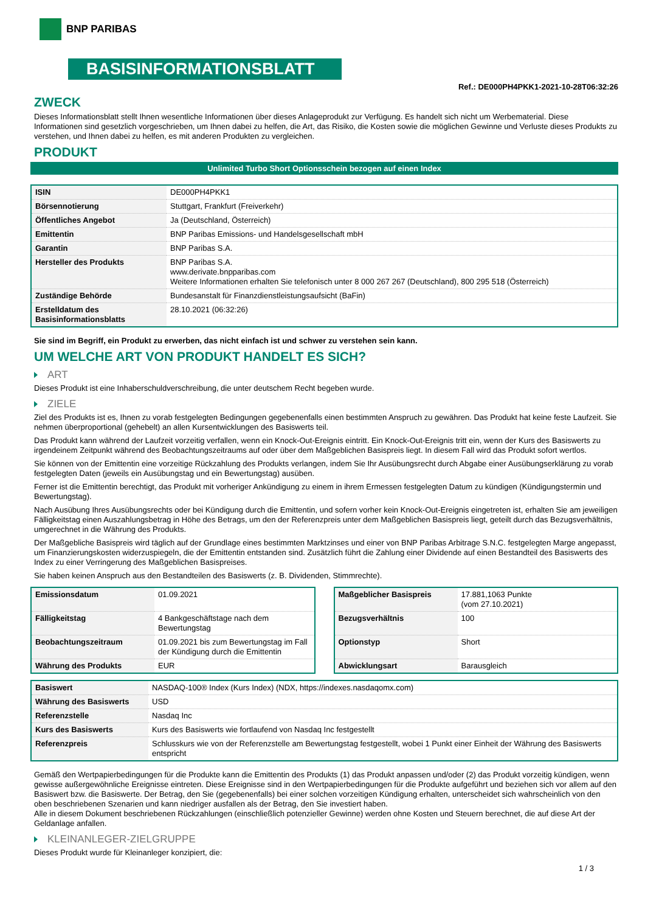BNP PARIBAS
BASISINFORMATIONSBLATT
Ref.: DE000PH4PKK1-2021-10-28T06:32:26
ZWECK
Dieses Informationsblatt stellt Ihnen wesentliche Informationen über dieses Anlageprodukt zur Verfügung. Es handelt sich nicht um Werbematerial. Diese Informationen sind gesetzlich vorgeschrieben, um Ihnen dabei zu helfen, die Art, das Risiko, die Kosten sowie die möglichen Gewinne und Verluste dieses Produkts zu verstehen, und Ihnen dabei zu helfen, es mit anderen Produkten zu vergleichen.
PRODUKT
Unlimited Turbo Short Optionsschein bezogen auf einen Index
| ISIN | DE000PH4PKK1 |
| Börsennotierung | Stuttgart, Frankfurt (Freiverkehr) |
| Öffentliches Angebot | Ja (Deutschland, Österreich) |
| Emittentin | BNP Paribas Emissions- und Handelsgesellschaft mbH |
| Garantin | BNP Paribas S.A. |
| Hersteller des Produkts | BNP Paribas S.A. www.derivate.bnpparibas.com Weitere Informationen erhalten Sie telefonisch unter 8 000 267 267 (Deutschland), 800 295 518 (Österreich) |
| Zuständige Behörde | Bundesanstalt für Finanzdienstleistungsaufsicht (BaFin) |
| Erstelldatum des Basisinformationsblatts | 28.10.2021 (06:32:26) |
Sie sind im Begriff, ein Produkt zu erwerben, das nicht einfach ist und schwer zu verstehen sein kann.
UM WELCHE ART VON PRODUKT HANDELT ES SICH?
ART
Dieses Produkt ist eine Inhaberschuldverschreibung, die unter deutschem Recht begeben wurde.
ZIELE
Ziel des Produkts ist es, Ihnen zu vorab festgelegten Bedingungen gegebenenfalls einen bestimmten Anspruch zu gewähren. Das Produkt hat keine feste Laufzeit. Sie nehmen überproportional (gehebelt) an allen Kursentwicklungen des Basiswerts teil.
Das Produkt kann während der Laufzeit vorzeitig verfallen, wenn ein Knock-Out-Ereignis eintritt. Ein Knock-Out-Ereignis tritt ein, wenn der Kurs des Basiswerts zu irgendeinem Zeitpunkt während des Beobachtungszeitraums auf oder über dem Maßgeblichen Basispreis liegt. In diesem Fall wird das Produkt sofort wertlos.
Sie können von der Emittentin eine vorzeitige Rückzahlung des Produkts verlangen, indem Sie Ihr Ausübungsrecht durch Abgabe einer Ausübungserklärung zu vorab festgelegten Daten (jeweils ein Ausübungstag und ein Bewertungstag) ausüben.
Ferner ist die Emittentin berechtigt, das Produkt mit vorheriger Ankündigung zu einem in ihrem Ermessen festgelegten Datum zu kündigen (Kündigungstermin und Bewertungstag).
Nach Ausübung Ihres Ausübungsrechts oder bei Kündigung durch die Emittentin, und sofern vorher kein Knock-Out-Ereignis eingetreten ist, erhalten Sie am jeweiligen Fälligkeitstag einen Auszahlungsbetrag in Höhe des Betrags, um den der Referenzpreis unter dem Maßgeblichen Basispreis liegt, geteilt durch das Bezugsverhältnis, umgerechnet in die Währung des Produkts.
Der Maßgebliche Basispreis wird täglich auf der Grundlage eines bestimmten Marktzinses und einer von BNP Paribas Arbitrage S.N.C. festgelegten Marge angepasst, um Finanzierungskosten widerzuspiegeln, die der Emittentin entstanden sind. Zusätzlich führt die Zahlung einer Dividende auf einen Bestandteil des Basiswerts des Index zu einer Verringerung des Maßgeblichen Basispreises.
Sie haben keinen Anspruch aus den Bestandteilen des Basiswerts (z. B. Dividenden, Stimmrechte).
| Emissionsdatum | 01.09.2021 |
| Fälligkeitstag | 4 Bankgeschäftstage nach dem Bewertungstag |
| Beobachtungszeitraum | 01.09.2021 bis zum Bewertungstag im Fall der Kündigung durch die Emittentin |
| Währung des Produkts | EUR |
| Maßgeblicher Basispreis | 17.881,1063 Punkte (vom 27.10.2021) |
| Bezugsverhältnis | 100 |
| Optionstyp | Short |
| Abwicklungsart | Barausgleich |
| Basiswert | NASDAQ-100® Index (Kurs Index) (NDX, https://indexes.nasdaqomx.com) |
| Währung des Basiswerts | USD |
| Referenzstelle | Nasdaq Inc |
| Kurs des Basiswerts | Kurs des Basiswerts wie fortlaufend von Nasdaq Inc festgestellt |
| Referenzpreis | Schlusskurs wie von der Referenzstelle am Bewertungstag festgestellt, wobei 1 Punkt einer Einheit der Währung des Basiswerts entspricht |
Gemäß den Wertpapierbedingungen für die Produkte kann die Emittentin des Produkts (1) das Produkt anpassen und/oder (2) das Produkt vorzeitig kündigen, wenn gewisse außergewöhnliche Ereignisse eintreten. Diese Ereignisse sind in den Wertpapierbedingungen für die Produkte aufgeführt und beziehen sich vor allem auf den Basiswert bzw. die Basiswerte. Der Betrag, den Sie (gegebenenfalls) bei einer solchen vorzeitigen Kündigung erhalten, unterscheidet sich wahrscheinlich von den oben beschriebenen Szenarien und kann niedriger ausfallen als der Betrag, den Sie investiert haben.
Alle in diesem Dokument beschriebenen Rückzahlungen (einschließlich potenzieller Gewinne) werden ohne Kosten und Steuern berechnet, die auf diese Art der Geldanlage anfallen.
KLEINANLEGER-ZIELGRUPPE
Dieses Produkt wurde für Kleinanleger konzipiert, die:
1 / 3